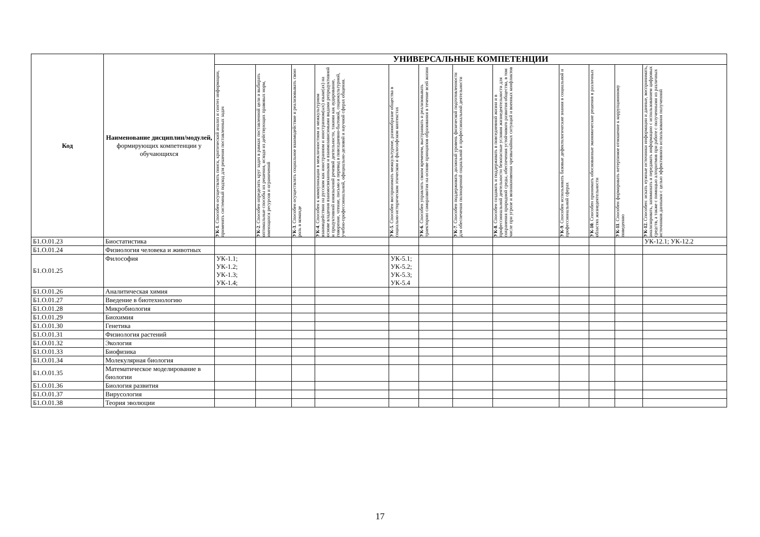| Код | Наименование дисциплин/модулей, формирующих компетенции у обучающихся | УНИВЕРСАЛЬНЫЕ КОМПЕТЕНЦИИ | | | | | | | | | | | |
| --- | --- | --- | --- | --- | --- | --- | --- | --- | --- | --- | --- | --- | --- |
| | | УК-1 . Способен осуществлять поиск, критический анализ и синтез информации, применять системный подход для решения поставленных задач | УК-2 . Способен определять круг задач в рамках поставленной цели и выбирать оптимальные способы их решения, исходя из действующих правовых норм, имеющихся ресурсов и ограничений | УК-3 . Способен осуществлять социальное взаимодействие и реализовывать свою роль в команде | УК-4 . Способен к коммуникации в межличностном и межкультурном взаимодействии на русском как иностранном и иностранном(ых) языке(ах) на основе владения взаимосвязанными и взаимозависимыми видами репродуктивной и продуктивной иноязычной речевой деятельности, такими как аудирование, говорение, чтение, письмо и перевод в повседневно-бытовой, социокультурной, учебно-профессиональной, официально-деловой и научной сферах общения. | УК-5 . Способен воспринимать межкультурное, разнообразие общества в социально-историческом этическом и философском контекстах | УК-6 . Способен управлять своим временем, выстраивать и реализовывать траекторию саморазвития на основе принципов образования в течение всей жизни | УК-7 . Способен поддерживать должный уровень физической подготовленности для обеспечения полноценной социальной и профессиональной деятельности | УК-8 . Способен создавать и поддерживать в повседневной жизни и в профессиональной деятельности безопасные условия жизнедеятельности для сохранения природной среды, обеспечения устойчивого развития общества, в том числе при угрозе и возникновении чрезвычайных ситуаций и военных конфликтов | УК-9 . Способен использовать базовые дефектологические знания в социальной и профессиональной сферах | УК-10 . Способен принимать обоснованные экономические решения в различных областях жизнедеятельности | УК-11 . Способен формировать нетерпимое отношение к коррупционному поведению | УК-12. Способен: искать нужные источники информации и данные, воспринимать, анализировать, запоминать и передавать информацию с использованием цифровых средств, а также с помощью алгоритмов при работе с полученными из различных источников данными с целью эффективного использования полученной |
| Б1.О.01.23 | Биостатистика | | | | | | | | | | | | УК-12.1; УК-12.2 |
| Б1.О.01.24 | Физиология человека и животных | | | | | | | | | | | | |
| Б1.О.01.25 | Философия | УК-1.1; УК-1.2; УК-1.3; УК-1.4; | | | | УК-5.1; УК-5.2; УК-5.3; УК-5.4 | | | | | | | |
| Б1.О.01.26 | Аналитическая химия | | | | | | | | | | | | |
| Б1.О.01.27 | Введение в биотехнологию | | | | | | | | | | | | |
| Б1.О.01.28 | Микробиология | | | | | | | | | | | | |
| Б1.О.01.29 | Биохимия | | | | | | | | | | | | |
| Б1.О.01.30 | Генетика | | | | | | | | | | | | |
| Б1.О.01.31 | Физиология растений | | | | | | | | | | | | |
| Б1.О.01.32 | Экология | | | | | | | | | | | | |
| Б1.О.01.33 | Биофизика | | | | | | | | | | | | |
| Б1.О.01.34 | Молекулярная биология | | | | | | | | | | | | |
| Б1.О.01.35 | Математическое моделирование в биологии | | | | | | | | | | | | |
| Б1.О.01.36 | Биология развития | | | | | | | | | | | | |
| Б1.О.01.37 | Вирусология | | | | | | | | | | | | |
| Б1.О.01.38 | Теория эволюции | | | | | | | | | | | | |
17